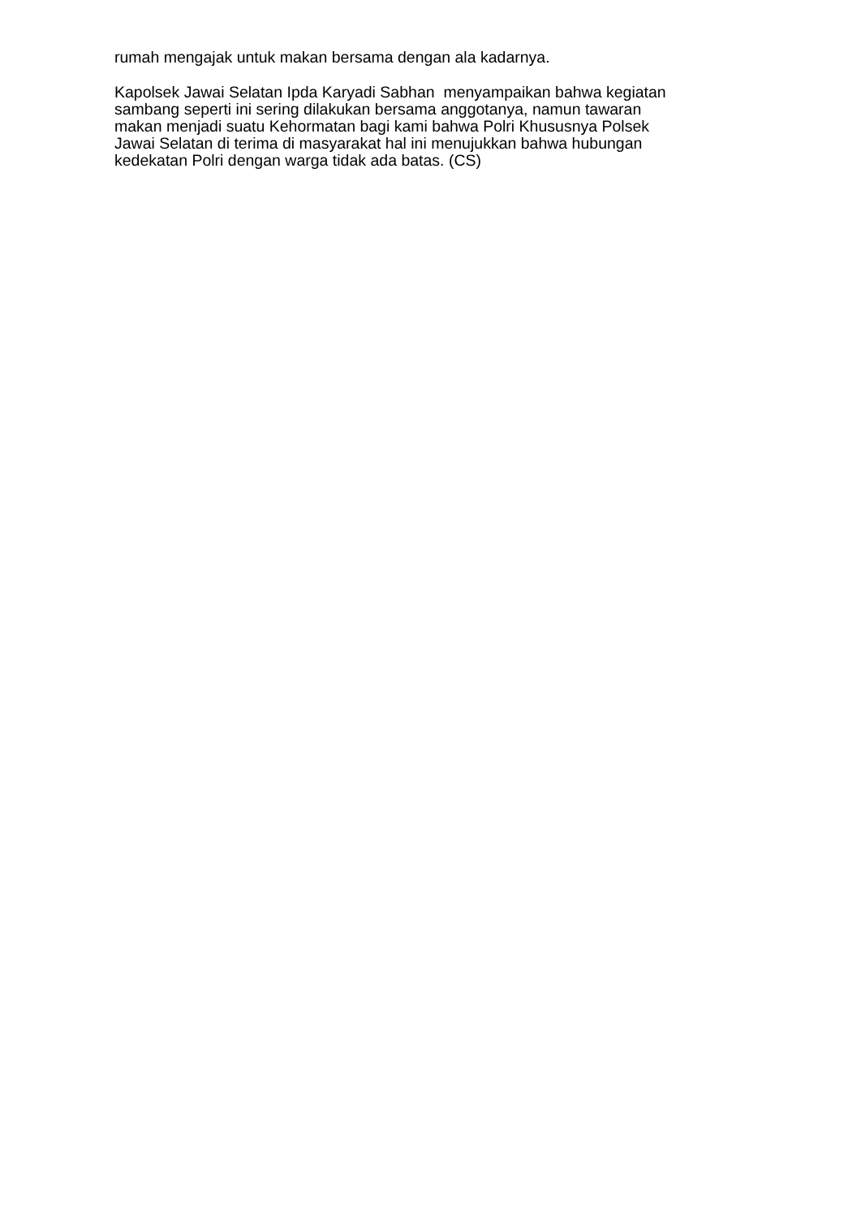rumah mengajak untuk makan bersama dengan ala kadarnya.
Kapolsek Jawai Selatan Ipda Karyadi Sabhan menyampaikan bahwa kegiatan
sambang seperti ini sering dilakukan bersama anggotanya, namun tawaran
makan menjadi suatu Kehormatan bagi kami bahwa Polri Khususnya Polsek
Jawai Selatan di terima di masyarakat hal ini menujukkan bahwa hubungan
kedekatan Polri dengan warga tidak ada batas. (CS)